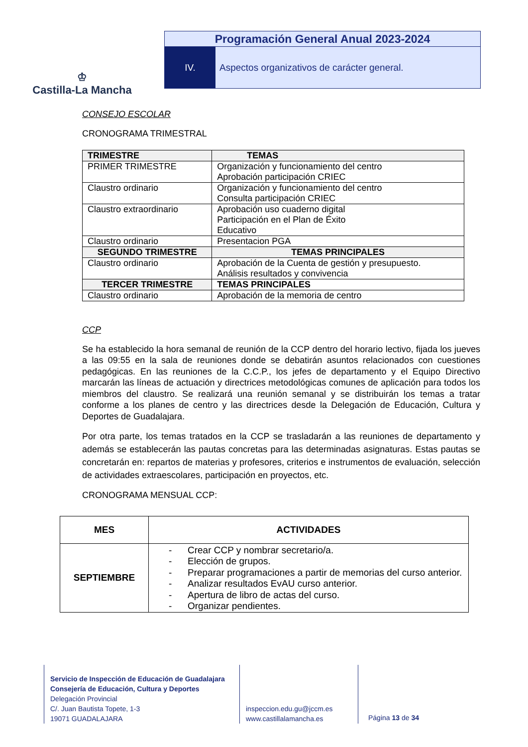♔
Castilla-La Mancha
Programación General Anual 2023-2024
IV. Aspectos organizativos de carácter general.
CONSEJO ESCOLAR
CRONOGRAMA TRIMESTRAL
| TRIMESTRE | TEMAS |
| --- | --- |
| PRIMER TRIMESTRE | Organización y funcionamiento del centro Aprobación participación CRIEC |
| Claustro ordinario | Organización y funcionamiento del centro Consulta participación CRIEC |
| Claustro extraordinario | Aprobación uso cuaderno digital Participación en el Plan de Éxito Educativo |
| Claustro ordinario | Presentacion PGA |
| SEGUNDO TRIMESTRE | TEMAS PRINCIPALES |
| Claustro ordinario | Aprobación de la Cuenta de gestión y presupuesto. Análisis resultados y convivencia |
| TERCER TRIMESTRE | TEMAS PRINCIPALES |
| Claustro ordinario | Aprobación de la memoria de centro |
CCP
Se ha establecido la hora semanal de reunión de la CCP dentro del horario lectivo, fijada los jueves a las 09:55 en la sala de reuniones donde se debatirán asuntos relacionados con cuestiones pedagógicas. En las reuniones de la C.C.P., los jefes de departamento y el Equipo Directivo marcarán las líneas de actuación y directrices metodológicas comunes de aplicación para todos los miembros del claustro. Se realizará una reunión semanal y se distribuirán los temas a tratar conforme a los planes de centro y las directrices desde la Delegación de Educación, Cultura y Deportes de Guadalajara.
Por otra parte, los temas tratados en la CCP se trasladarán a las reuniones de departamento y además se establecerán las pautas concretas para las determinadas asignaturas. Estas pautas se concretarán en: repartos de materias y profesores, criterios e instrumentos de evaluación, selección de actividades extraescolares, participación en proyectos, etc.
CRONOGRAMA MENSUAL CCP:
| MES | ACTIVIDADES |
| --- | --- |
| SEPTIEMBRE | - Crear CCP y nombrar secretario/a. - Elección de grupos. - Preparar programaciones a partir de memorias del curso anterior. - Analizar resultados EvAU curso anterior. - Apertura de libro de actas del curso. - Organizar pendientes. |
Servicio de Inspección de Educación de Guadalajara
Consejería de Educación, Cultura y Deportes
Delegación Provincial
C/. Juan Bautista Topete, 1-3
19071 GUADALAJARA
inspeccion.edu.gu@jccm.es
www.castillalamancha.es
Página 13 de 34